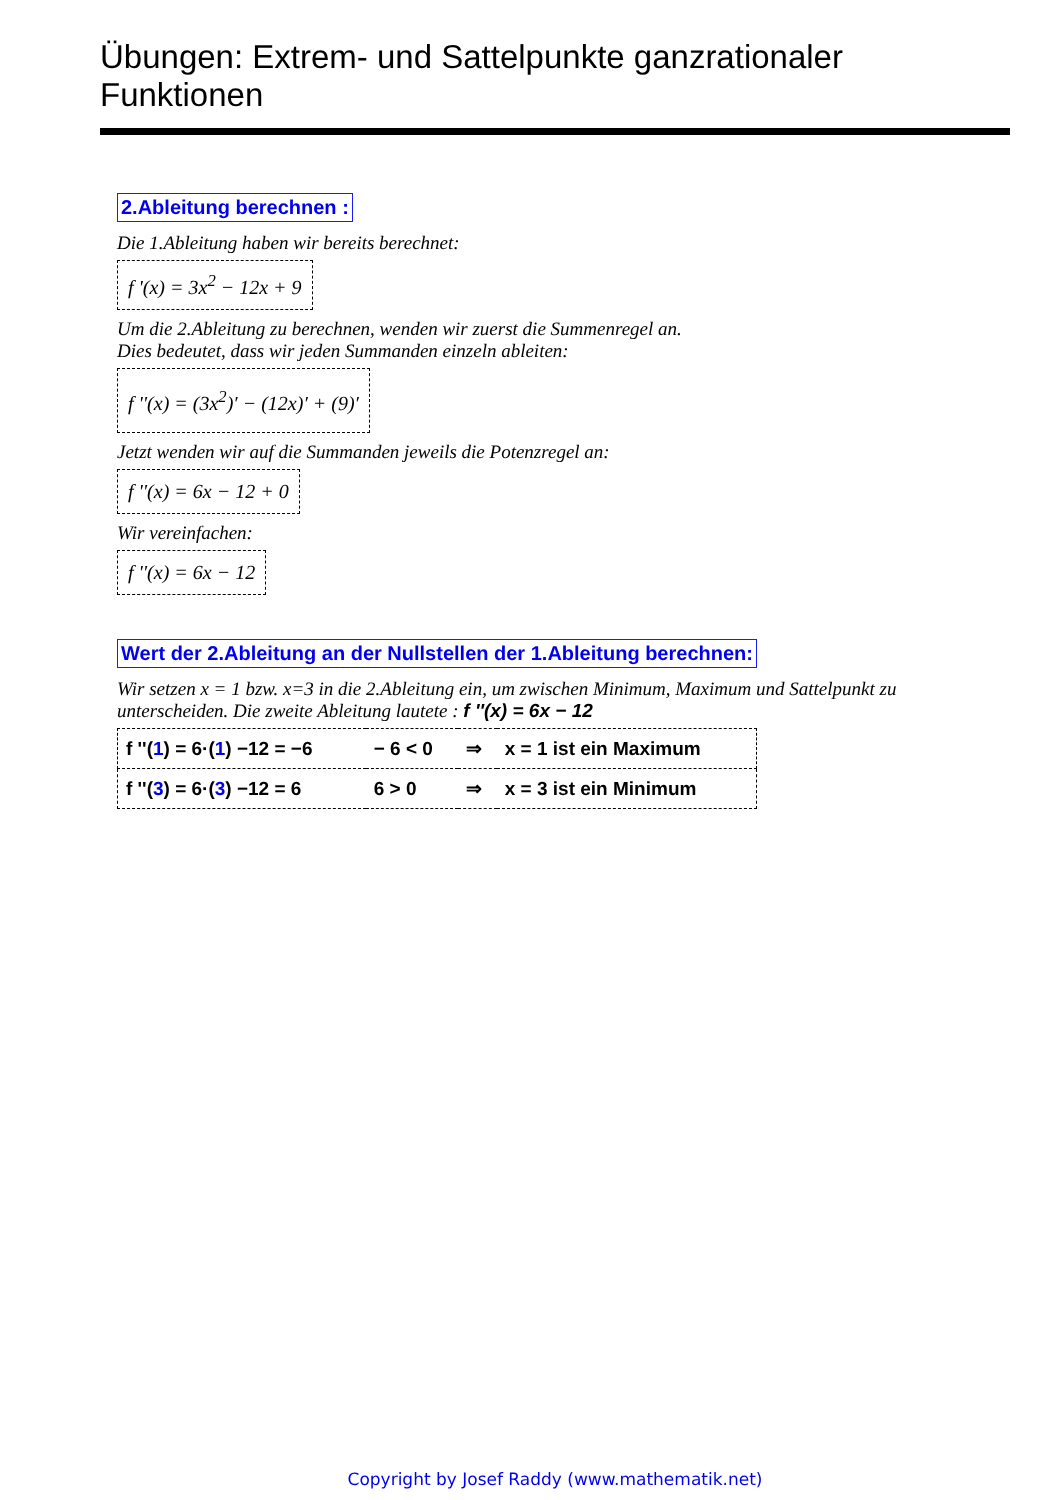Übungen: Extrem- und Sattelpunkte ganzrationaler Funktionen
2.Ableitung berechnen :
Die 1.Ableitung haben wir bereits berechnet:
f '(x) = 3x<sup>2</sup> − 12x + 9
Um die 2.Ableitung zu berechnen, wenden wir zuerst die Summenregel an.
Dies bedeutet, dass wir jeden Summanden einzeln ableiten:
f ''(x) = (3x<sup>2</sup>)′ − (12x)′ + (9)′
Jetzt wenden wir auf die Summanden jeweils die Potenzregel an:
f ''(x) = 6x − 12 + 0
Wir vereinfachen:
f ''(x) = 6x − 12
Wert der 2.Ableitung an der Nullstellen der 1.Ableitung berechnen:
Wir setzen x = 1 bzw. x=3 in die 2.Ableitung ein, um zwischen Minimum, Maximum und Sattelpunkt zu unterscheiden. Die zweite Ableitung lautete : f ''(x) = 6x − 12
| f ''( 1 ) = 6·( 1 ) −12 = −6 | − 6 < 0 | ⇒ | x = 1 ist ein Maximum |
| f ''( 3 ) = 6·( 3 ) −12 = 6 | 6 > 0 | ⇒ | x = 3 ist ein Minimum |
Copyright by Josef Raddy (www.mathematik.net)